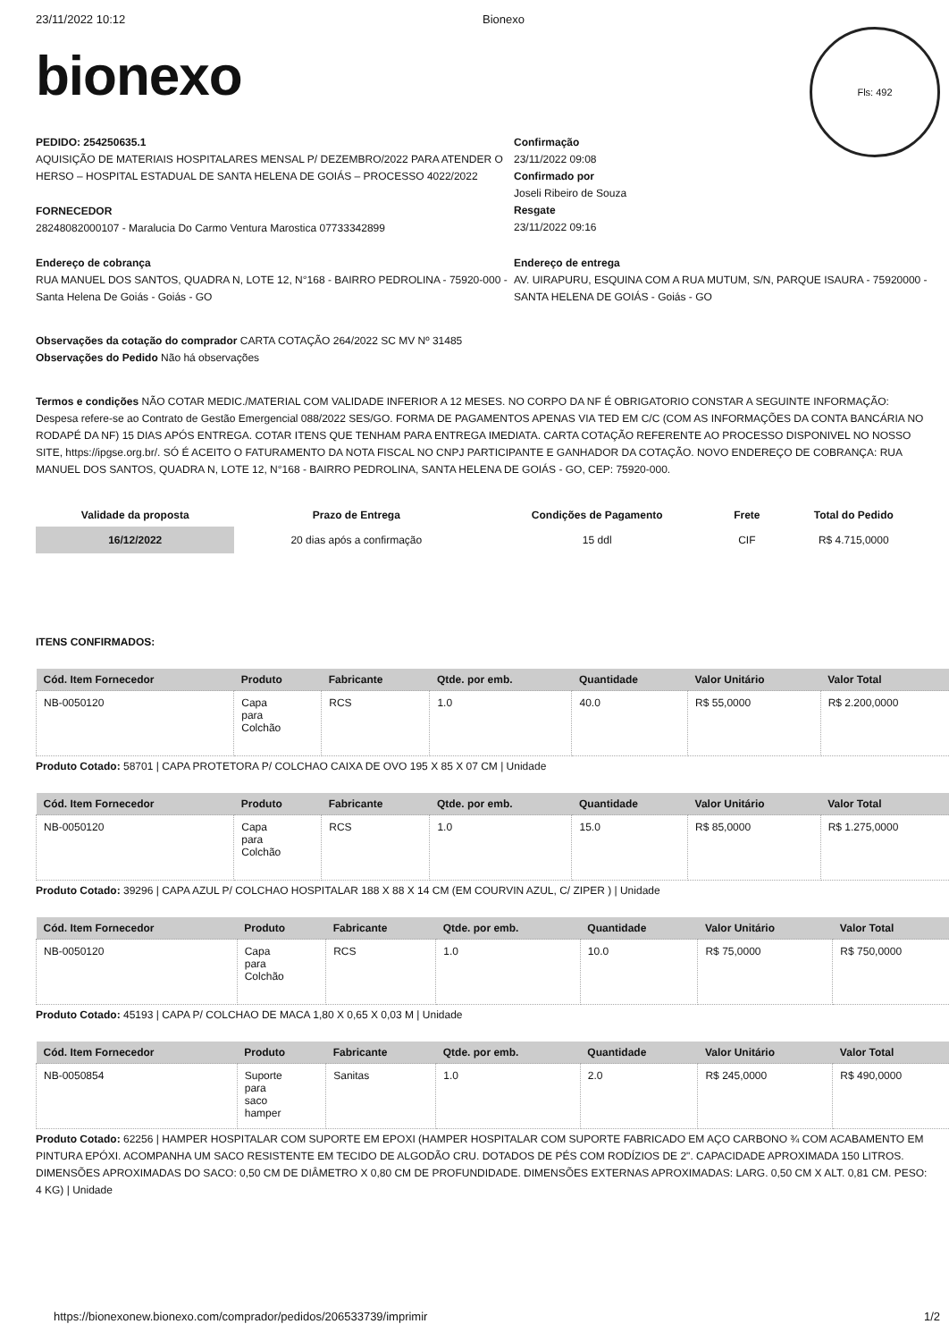23/11/2022 10:12 Bionexo
Fls: 492
bionexo
PEDIDO: 254250635.1
AQUISIÇÃO DE MATERIAIS HOSPITALARES MENSAL P/ DEZEMBRO/2022 PARA ATENDER O HERSO – HOSPITAL ESTADUAL DE SANTA HELENA DE GOIÁS – PROCESSO 4022/2022
FORNECEDOR
28248082000107 - Maralucia Do Carmo Ventura Marostica 07733342899
Confirmação
23/11/2022 09:08
Confirmado por
Joseli Ribeiro de Souza
Resgate
23/11/2022 09:16
Endereço de cobrança
RUA MANUEL DOS SANTOS, QUADRA N, LOTE 12, N°168 - BAIRRO PEDROLINA - 75920-000 - Santa Helena De Goiás - Goiás - GO
Endereço de entrega
AV. UIRAPURU, ESQUINA COM A RUA MUTUM, S/N, PARQUE ISAURA - 75920000 - SANTA HELENA DE GOIÁS - Goiás - GO
Observações da cotação do comprador CARTA COTAÇÃO 264/2022 SC MV Nº 31485
Observações do Pedido Não há observações
Termos e condições NÃO COTAR MEDIC./MATERIAL COM VALIDADE INFERIOR A 12 MESES. NO CORPO DA NF É OBRIGATORIO CONSTAR A SEGUINTE INFORMAÇÃO: Despesa refere-se ao Contrato de Gestão Emergencial 088/2022 SES/GO. FORMA DE PAGAMENTOS APENAS VIA TED EM C/C (COM AS INFORMAÇÕES DA CONTA BANCÁRIA NO RODAPÉ DA NF) 15 DIAS APÓS ENTREGA. COTAR ITENS QUE TENHAM PARA ENTREGA IMEDIATA. CARTA COTAÇÃO REFERENTE AO PROCESSO DISPONIVEL NO NOSSO SITE, https://ipgse.org.br/. SÓ É ACEITO O FATURAMENTO DA NOTA FISCAL NO CNPJ PARTICIPANTE E GANHADOR DA COTAÇÃO. NOVO ENDEREÇO DE COBRANÇA: RUA MANUEL DOS SANTOS, QUADRA N, LOTE 12, N°168 - BAIRRO PEDROLINA, SANTA HELENA DE GOIÁS - GO, CEP: 75920-000.
| Validade da proposta | Prazo de Entrega | Condições de Pagamento | Frete | Total do Pedido |
| --- | --- | --- | --- | --- |
| 16/12/2022 | 20 dias após a confirmação | 15 ddl | CIF | R$ 4.715,0000 |
ITENS CONFIRMADOS:
| Cód. Item Fornecedor | Produto | Fabricante | Qtde. por emb. | Quantidade | Valor Unitário | Valor Total |
| --- | --- | --- | --- | --- | --- | --- |
| NB-0050120 | Capa para Colchão | RCS | 1.0 | 40.0 | R$ 55,0000 | R$ 2.200,0000 |
Produto Cotado: 58701 | CAPA PROTETORA P/ COLCHAO CAIXA DE OVO 195 X 85 X 07 CM | Unidade
| Cód. Item Fornecedor | Produto | Fabricante | Qtde. por emb. | Quantidade | Valor Unitário | Valor Total |
| --- | --- | --- | --- | --- | --- | --- |
| NB-0050120 | Capa para Colchão | RCS | 1.0 | 15.0 | R$ 85,0000 | R$ 1.275,0000 |
Produto Cotado: 39296 | CAPA AZUL P/ COLCHAO HOSPITALAR 188 X 88 X 14 CM (EM COURVIN AZUL, C/ ZIPER ) | Unidade
| Cód. Item Fornecedor | Produto | Fabricante | Qtde. por emb. | Quantidade | Valor Unitário | Valor Total |
| --- | --- | --- | --- | --- | --- | --- |
| NB-0050120 | Capa para Colchão | RCS | 1.0 | 10.0 | R$ 75,0000 | R$ 750,0000 |
Produto Cotado: 45193 | CAPA P/ COLCHAO DE MACA 1,80 X 0,65 X 0,03 M | Unidade
| Cód. Item Fornecedor | Produto | Fabricante | Qtde. por emb. | Quantidade | Valor Unitário | Valor Total |
| --- | --- | --- | --- | --- | --- | --- |
| NB-0050854 | Suporte para saco hamper | Sanitas | 1.0 | 2.0 | R$ 245,0000 | R$ 490,0000 |
Produto Cotado: 62256 | HAMPER HOSPITALAR COM SUPORTE EM EPOXI (HAMPER HOSPITALAR COM SUPORTE FABRICADO EM AÇO CARBONO ¾ COM ACABAMENTO EM PINTURA EPÓXI. ACOMPANHA UM SACO RESISTENTE EM TECIDO DE ALGODÃO CRU. DOTADOS DE PÉS COM RODÍZIOS DE 2". CAPACIDADE APROXIMADA 150 LITROS. DIMENSÕES APROXIMADAS DO SACO: 0,50 CM DE DIÂMETRO X 0,80 CM DE PROFUNDIDADE. DIMENSÕES EXTERNAS APROXIMADAS: LARG. 0,50 CM X ALT. 0,81 CM. PESO: 4 KG) | Unidade
https://bionexonew.bionexo.com/comprador/pedidos/206533739/imprimir 1/2